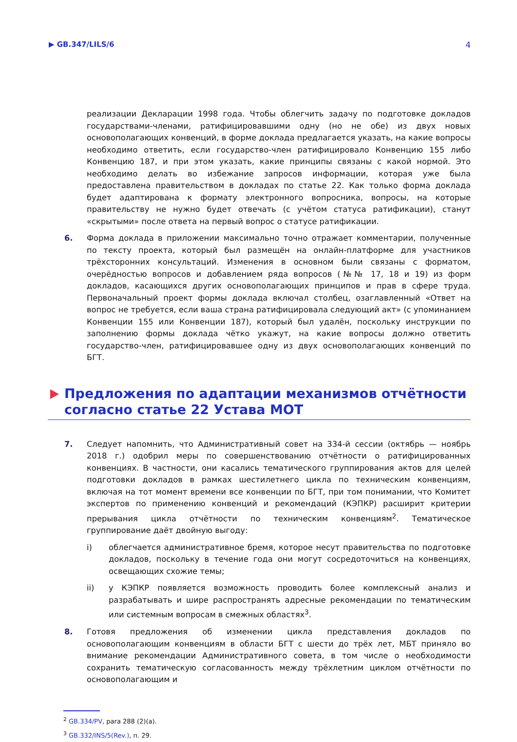▶ GB.347/LILS/6 4
реализации Декларации 1998 года. Чтобы облегчить задачу по подготовке докладов государствами-членами, ратифицировавшими одну (но не обе) из двух новых основополагающих конвенций, в форме доклада предлагается указать, на какие вопросы необходимо ответить, если государство-член ратифицировало Конвенцию 155 либо Конвенцию 187, и при этом указать, какие принципы связаны с какой нормой. Это необходимо делать во избежание запросов информации, которая уже была предоставлена правительством в докладах по статье 22. Как только форма доклада будет адаптирована к формату электронного вопросника, вопросы, на которые правительству не нужно будет отвечать (с учётом статуса ратификации), станут «скрытыми» после ответа на первый вопрос о статусе ратификации.
6. Форма доклада в приложении максимально точно отражает комментарии, полученные по тексту проекта, который был размещён на онлайн-платформе для участников трёхсторонних консультаций. Изменения в основном были связаны с форматом, очерёдностью вопросов и добавлением ряда вопросов (№№ 17, 18 и 19) из форм докладов, касающихся других основополагающих принципов и прав в сфере труда. Первоначальный проект формы доклада включал столбец, озаглавленный «Ответ на вопрос не требуется, если ваша страна ратифицировала следующий акт» (с упоминанием Конвенции 155 или Конвенции 187), который был удалён, поскольку инструкции по заполнению формы доклада чётко укажут, на какие вопросы должно ответить государство-член, ратифицировавшее одну из двух основополагающих конвенций по БГТ.
Предложения по адаптации механизмов отчётности согласно статье 22 Устава МОТ
7. Следует напомнить, что Административный совет на 334-й сессии (октябрь — ноябрь 2018 г.) одобрил меры по совершенствованию отчётности о ратифицированных конвенциях. В частности, они касались тематического группирования актов для целей подготовки докладов в рамках шестилетнего цикла по техническим конвенциям, включая на тот момент времени все конвенции по БГТ, при том понимании, что Комитет экспертов по применению конвенций и рекомендаций (КЭПКР) расширит критерии прерывания цикла отчётности по техническим конвенциям<sup>2</sup>. Тематическое группирование даёт двойную выгоду:
i) облегчается административное бремя, которое несут правительства по подготовке докладов, поскольку в течение года они могут сосредоточиться на конвенциях, освещающих схожие темы;
ii) у КЭПКР появляется возможность проводить более комплексный анализ и разрабатывать и шире распространять адресные рекомендации по тематическим или системным вопросам в смежных областях<sup>3</sup>.
8. Готовя предложения об изменении цикла представления докладов по основополагающим конвенциям в области БГТ с шести до трёх лет, МБТ приняло во внимание рекомендации Административного совета, в том числе о необходимости сохранить тематическую согласованность между трёхлетним циклом отчётности по основополагающим и
<sup>2</sup> GB.334/PV, para 288 (2)(a).
<sup>3</sup> GB.332/INS/5(Rev.), п. 29.